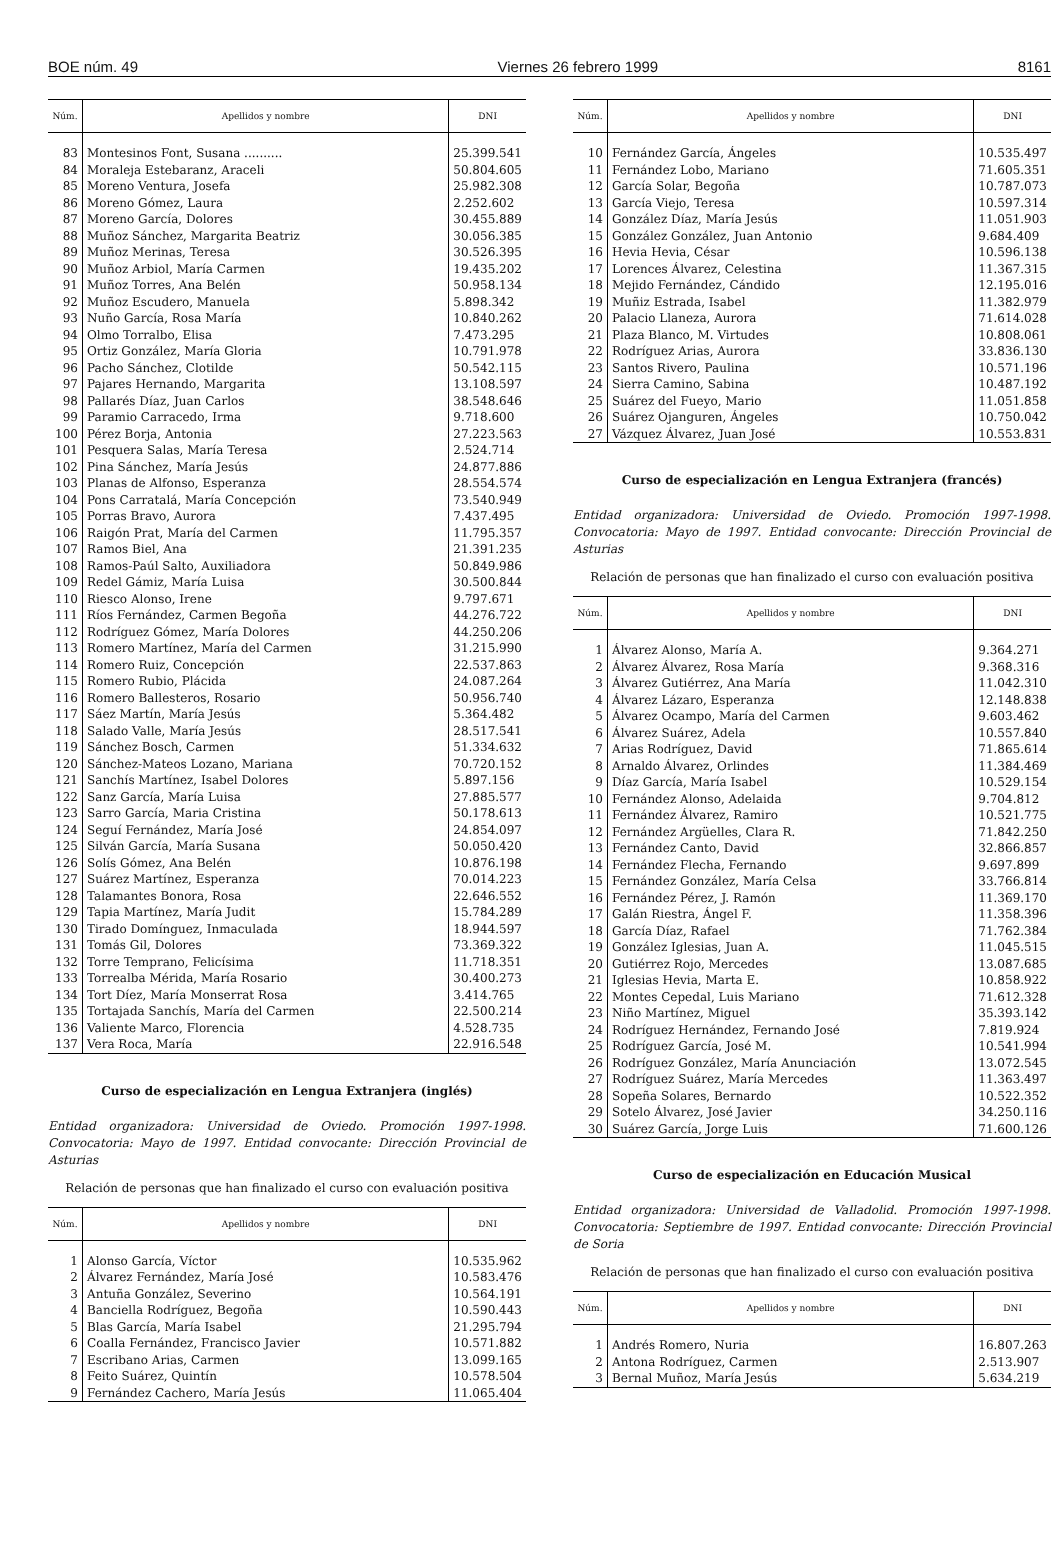BOE núm. 49 Viernes 26 febrero 1999 8161
| Núm. | Apellidos y nombre | DNI |
| --- | --- | --- |
| 83 | Montesinos Font, Susana .......... | 25.399.541 |
| 84 | Moraleja Estebaranz, Araceli | 50.804.605 |
| 85 | Moreno Ventura, Josefa | 25.982.308 |
| 86 | Moreno Gómez, Laura | 2.252.602 |
| 87 | Moreno García, Dolores | 30.455.889 |
| 88 | Muñoz Sánchez, Margarita Beatriz | 30.056.385 |
| 89 | Muñoz Merinas, Teresa | 30.526.395 |
| 90 | Muñoz Arbiol, María Carmen | 19.435.202 |
| 91 | Muñoz Torres, Ana Belén | 50.958.134 |
| 92 | Muñoz Escudero, Manuela | 5.898.342 |
| 93 | Nuño García, Rosa María | 10.840.262 |
| 94 | Olmo Torralbo, Elisa | 7.473.295 |
| 95 | Ortiz González, María Gloria | 10.791.978 |
| 96 | Pacho Sánchez, Clotilde | 50.542.115 |
| 97 | Pajares Hernando, Margarita | 13.108.597 |
| 98 | Pallarés Díaz, Juan Carlos | 38.548.646 |
| 99 | Paramio Carracedo, Irma | 9.718.600 |
| 100 | Pérez Borja, Antonia | 27.223.563 |
| 101 | Pesquera Salas, María Teresa | 2.524.714 |
| 102 | Pina Sánchez, María Jesús | 24.877.886 |
| 103 | Planas de Alfonso, Esperanza | 28.554.574 |
| 104 | Pons Carratalá, María Concepción | 73.540.949 |
| 105 | Porras Bravo, Aurora | 7.437.495 |
| 106 | Raigón Prat, María del Carmen | 11.795.357 |
| 107 | Ramos Biel, Ana | 21.391.235 |
| 108 | Ramos-Paúl Salto, Auxiliadora | 50.849.986 |
| 109 | Redel Gámiz, María Luisa | 30.500.844 |
| 110 | Riesco Alonso, Irene | 9.797.671 |
| 111 | Ríos Fernández, Carmen Begoña | 44.276.722 |
| 112 | Rodríguez Gómez, María Dolores | 44.250.206 |
| 113 | Romero Martínez, María del Carmen | 31.215.990 |
| 114 | Romero Ruiz, Concepción | 22.537.863 |
| 115 | Romero Rubio, Plácida | 24.087.264 |
| 116 | Romero Ballesteros, Rosario | 50.956.740 |
| 117 | Sáez Martín, María Jesús | 5.364.482 |
| 118 | Salado Valle, María Jesús | 28.517.541 |
| 119 | Sánchez Bosch, Carmen | 51.334.632 |
| 120 | Sánchez-Mateos Lozano, Mariana | 70.720.152 |
| 121 | Sanchís Martínez, Isabel Dolores | 5.897.156 |
| 122 | Sanz García, María Luisa | 27.885.577 |
| 123 | Sarro García, Maria Cristina | 50.178.613 |
| 124 | Seguí Fernández, María José | 24.854.097 |
| 125 | Silván García, María Susana | 50.050.420 |
| 126 | Solís Gómez, Ana Belén | 10.876.198 |
| 127 | Suárez Martínez, Esperanza | 70.014.223 |
| 128 | Talamantes Bonora, Rosa | 22.646.552 |
| 129 | Tapia Martínez, María Judit | 15.784.289 |
| 130 | Tirado Domínguez, Inmaculada | 18.944.597 |
| 131 | Tomás Gil, Dolores | 73.369.322 |
| 132 | Torre Temprano, Felicísima | 11.718.351 |
| 133 | Torrealba Mérida, María Rosario | 30.400.273 |
| 134 | Tort Díez, María Monserrat Rosa | 3.414.765 |
| 135 | Tortajada Sanchís, María del Carmen | 22.500.214 |
| 136 | Valiente Marco, Florencia | 4.528.735 |
| 137 | Vera Roca, María | 22.916.548 |
Curso de especialización en Lengua Extranjera (inglés)
Entidad organizadora: Universidad de Oviedo. Promoción 1997-1998. Convocatoria: Mayo de 1997. Entidad convocante: Dirección Provincial de Asturias
Relación de personas que han finalizado el curso con evaluación positiva
| Núm. | Apellidos y nombre | DNI |
| --- | --- | --- |
| 1 | Alonso García, Víctor | 10.535.962 |
| 2 | Álvarez Fernández, María José | 10.583.476 |
| 3 | Antuña González, Severino | 10.564.191 |
| 4 | Banciella Rodríguez, Begoña | 10.590.443 |
| 5 | Blas García, María Isabel | 21.295.794 |
| 6 | Coalla Fernández, Francisco Javier | 10.571.882 |
| 7 | Escribano Arias, Carmen | 13.099.165 |
| 8 | Feito Suárez, Quintín | 10.578.504 |
| 9 | Fernández Cachero, María Jesús | 11.065.404 |
| Núm. | Apellidos y nombre | DNI |
| --- | --- | --- |
| 10 | Fernández García, Ángeles | 10.535.497 |
| 11 | Fernández Lobo, Mariano | 71.605.351 |
| 12 | García Solar, Begoña | 10.787.073 |
| 13 | García Viejo, Teresa | 10.597.314 |
| 14 | González Díaz, María Jesús | 11.051.903 |
| 15 | González González, Juan Antonio | 9.684.409 |
| 16 | Hevia Hevia, César | 10.596.138 |
| 17 | Lorences Álvarez, Celestina | 11.367.315 |
| 18 | Mejido Fernández, Cándido | 12.195.016 |
| 19 | Muñiz Estrada, Isabel | 11.382.979 |
| 20 | Palacio Llaneza, Aurora | 71.614.028 |
| 21 | Plaza Blanco, M. Virtudes | 10.808.061 |
| 22 | Rodríguez Arias, Aurora | 33.836.130 |
| 23 | Santos Rivero, Paulina | 10.571.196 |
| 24 | Sierra Camino, Sabina | 10.487.192 |
| 25 | Suárez del Fueyo, Mario | 11.051.858 |
| 26 | Suárez Ojanguren, Ángeles | 10.750.042 |
| 27 | Vázquez Álvarez, Juan José | 10.553.831 |
Curso de especialización en Lengua Extranjera (francés)
Entidad organizadora: Universidad de Oviedo. Promoción 1997-1998. Convocatoria: Mayo de 1997. Entidad convocante: Dirección Provincial de Asturias
Relación de personas que han finalizado el curso con evaluación positiva
| Núm. | Apellidos y nombre | DNI |
| --- | --- | --- |
| 1 | Álvarez Alonso, María A. | 9.364.271 |
| 2 | Álvarez Álvarez, Rosa María | 9.368.316 |
| 3 | Álvarez Gutiérrez, Ana María | 11.042.310 |
| 4 | Álvarez Lázaro, Esperanza | 12.148.838 |
| 5 | Álvarez Ocampo, María del Carmen | 9.603.462 |
| 6 | Álvarez Suárez, Adela | 10.557.840 |
| 7 | Arias Rodríguez, David | 71.865.614 |
| 8 | Arnaldo Álvarez, Orlindes | 11.384.469 |
| 9 | Díaz García, María Isabel | 10.529.154 |
| 10 | Fernández Alonso, Adelaida | 9.704.812 |
| 11 | Fernández Álvarez, Ramiro | 10.521.775 |
| 12 | Fernández Argüelles, Clara R. | 71.842.250 |
| 13 | Fernández Canto, David | 32.866.857 |
| 14 | Fernández Flecha, Fernando | 9.697.899 |
| 15 | Fernández González, María Celsa | 33.766.814 |
| 16 | Fernández Pérez, J. Ramón | 11.369.170 |
| 17 | Galán Riestra, Ángel F. | 11.358.396 |
| 18 | García Díaz, Rafael | 71.762.384 |
| 19 | González Iglesias, Juan A. | 11.045.515 |
| 20 | Gutiérrez Rojo, Mercedes | 13.087.685 |
| 21 | Iglesias Hevia, Marta E. | 10.858.922 |
| 22 | Montes Cepedal, Luis Mariano | 71.612.328 |
| 23 | Niño Martínez, Miguel | 35.393.142 |
| 24 | Rodríguez Hernández, Fernando José | 7.819.924 |
| 25 | Rodríguez García, José M. | 10.541.994 |
| 26 | Rodríguez González, María Anunciación | 13.072.545 |
| 27 | Rodríguez Suárez, María Mercedes | 11.363.497 |
| 28 | Sopeña Solares, Bernardo | 10.522.352 |
| 29 | Sotelo Álvarez, José Javier | 34.250.116 |
| 30 | Suárez García, Jorge Luis | 71.600.126 |
Curso de especialización en Educación Musical
Entidad organizadora: Universidad de Valladolid. Promoción 1997-1998. Convocatoria: Septiembre de 1997. Entidad convocante: Dirección Provincial de Soria
Relación de personas que han finalizado el curso con evaluación positiva
| Núm. | Apellidos y nombre | DNI |
| --- | --- | --- |
| 1 | Andrés Romero, Nuria | 16.807.263 |
| 2 | Antona Rodríguez, Carmen | 2.513.907 |
| 3 | Bernal Muñoz, María Jesús | 5.634.219 |